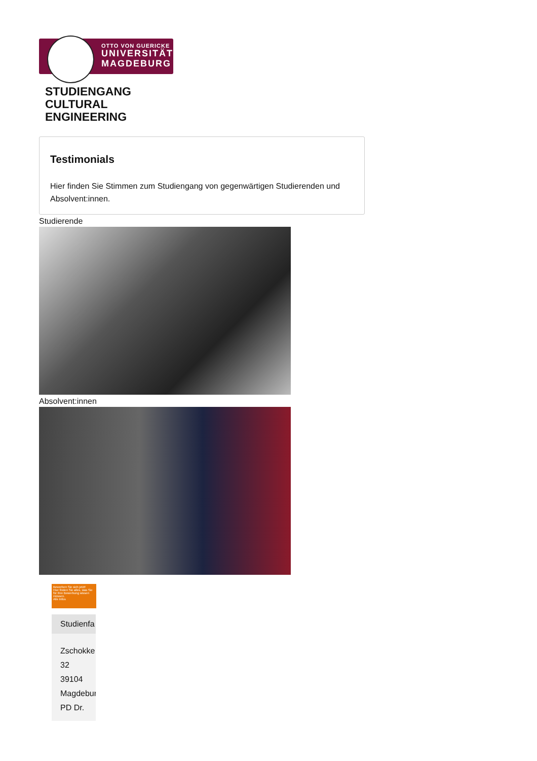OTTO VON GUERICKE
UNIVERSITÄT
MAGDEBURG
STUDIENGANG
CULTURAL
ENGINEERING
Testimonials
Hier finden Sie Stimmen zum Studiengang von gegenwärtigen Studierenden und Absolvent:innen.
Studierende
Absolvent:innen
Bewerben Sie sich jetzt!
Hier finden Sie alles, was Sie für Ihre Bewerbung wissen müssen.
Alle Infos
Studienfa
Zschokke
32
39104
Magdebur
PD Dr.